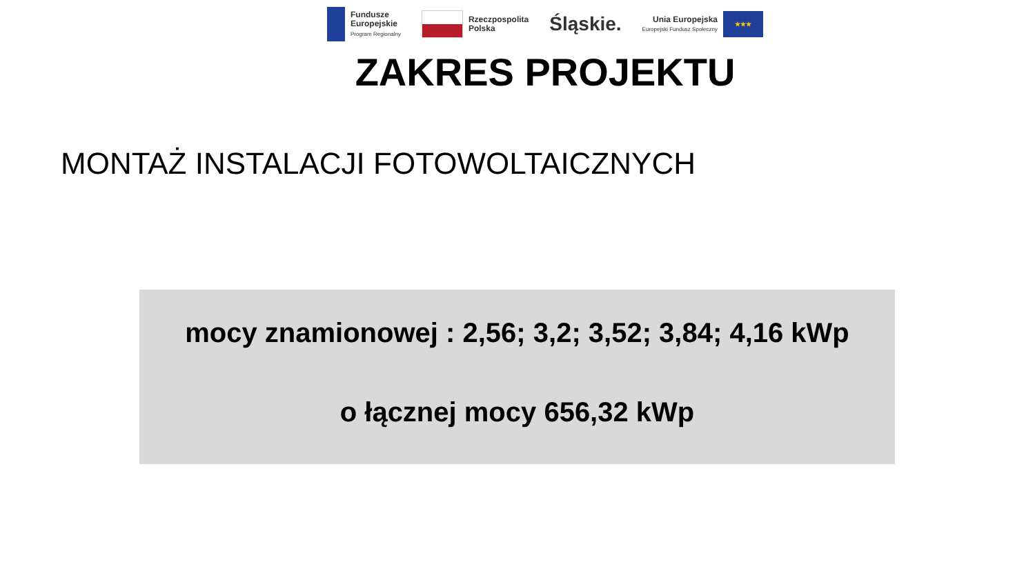Fundusze
Europejskie
Program Regionalny
Rzeczpospolita
Polska
Śląskie.
Unia Europejska
Europejski Fundusz Społeczny
★★★
ZAKRES PROJEKTU
MONTAŻ INSTALACJI FOTOWOLTAICZNYCH
mocy znamionowej : 2,56; 3,2; 3,52; 3,84; 4,16 kWp
o łącznej mocy 656,32 kWp